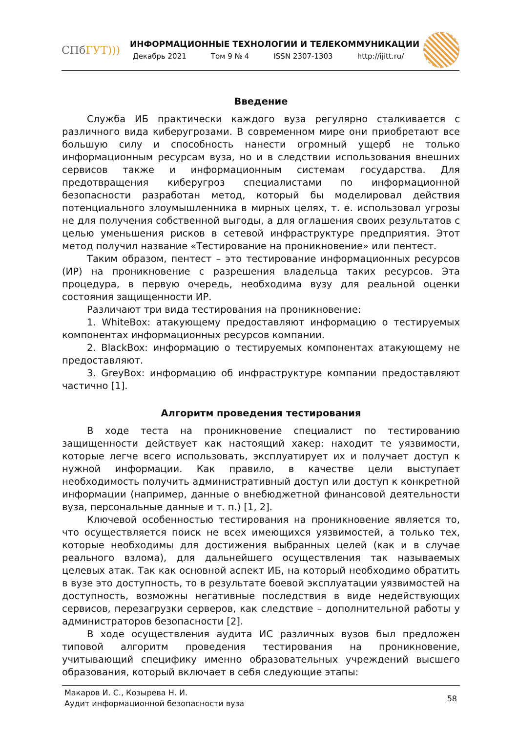СПбГУТ)))
ИНФОРМАЦИОННЫЕ ТЕХНОЛОГИИ И ТЕЛЕКОММУНИКАЦИИ
Декабрь 2021 Том 9 № 4 ISSN 2307-1303 http://ijitt.ru/
Введение
Служба ИБ практически каждого вуза регулярно сталкивается с различного вида киберугрозами. В современном мире они приобретают все большую силу и способность нанести огромный ущерб не только информационным ресурсам вуза, но и в следствии использования внешних сервисов также и информационным системам государства. Для предотвращения киберугроз специалистами по информационной безопасности разработан метод, который бы моделировал действия потенциального злоумышленника в мирных целях, т. е. использовал угрозы не для получения собственной выгоды, а для оглашения своих результатов с целью уменьшения рисков в сетевой инфраструктуре предприятия. Этот метод получил название «Тестирование на проникновение» или пентест.
Таким образом, пентест – это тестирование информационных ресурсов (ИР) на проникновение с разрешения владельца таких ресурсов. Эта процедура, в первую очередь, необходима вузу для реальной оценки состояния защищенности ИР.
Различают три вида тестирования на проникновение:
1. WhiteBox: атакующему предоставляют информацию о тестируемых компонентах информационных ресурсов компании.
2. BlackBox: информацию о тестируемых компонентах атакующему не предоставляют.
3. GreyBox: информацию об инфраструктуре компании предоставляют частично [1].
Алгоритм проведения тестирования
В ходе теста на проникновение специалист по тестированию защищенности действует как настоящий хакер: находит те уязвимости, которые легче всего использовать, эксплуатирует их и получает доступ к нужной информации. Как правило, в качестве цели выступает необходимость получить административный доступ или доступ к конкретной информации (например, данные о внебюджетной финансовой деятельности вуза, персональные данные и т. п.) [1, 2].
Ключевой особенностью тестирования на проникновение является то, что осуществляется поиск не всех имеющихся уязвимостей, а только тех, которые необходимы для достижения выбранных целей (как и в случае реального взлома), для дальнейшего осуществления так называемых целевых атак. Так как основной аспект ИБ, на который необходимо обратить в вузе это доступность, то в результате боевой эксплуатации уязвимостей на доступность, возможны негативные последствия в виде недействующих сервисов, перезагрузки серверов, как следствие – дополнительной работы у администраторов безопасности [2].
В ходе осуществления аудита ИС различных вузов был предложен типовой алгоритм проведения тестирования на проникновение, учитывающий специфику именно образовательных учреждений высшего образования, который включает в себя следующие этапы:
Макаров И. С., Козырева Н. И.
Аудит информационной безопасности вуза
58